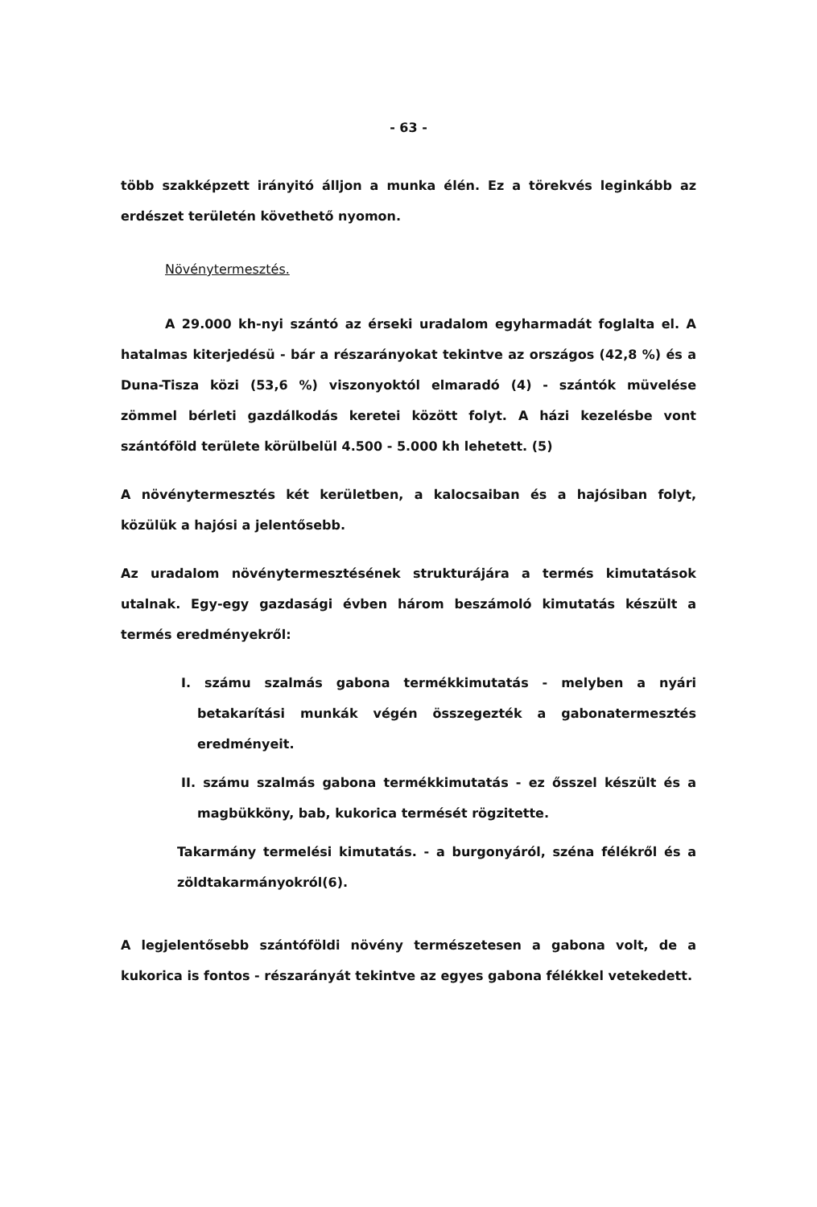- 63 -
több szakképzett irányitó álljon a munka élén. Ez a törekvés leginkább az erdészet területén követhető nyomon.
Növénytermesztés.
A 29.000 kh-nyi szántó az érseki uradalom egyharmadát foglalta el. A hatalmas kiterjedésü - bár a részarányokat tekintve az országos (42,8 %) és a Duna-Tisza közi (53,6 %) viszonyoktól elmaradó (4) - szántók müvelése zömmel bérleti gazdálkodás keretei között folyt. A házi kezelésbe vont szántóföld területe körülbelül 4.500 - 5.000 kh lehetett. (5)
A növénytermesztés két kerületben, a kalocsaiban és a hajósiban folyt, közülük a hajósi a jelentősebb.
Az uradalom növénytermesztésének strukturájára a termés kimutatások utalnak. Egy-egy gazdasági évben három beszámoló kimutatás készült a termés eredményekről:
I. számu szalmás gabona termékkimutatás - melyben a nyári betakarítási munkák végén összegezték a gabonatermesztés eredményeit.
II. számu szalmás gabona termékkimutatás - ez ősszel készült és a magbükköny, bab, kukorica termését rögzitette.
Takarmány termelési kimutatás. - a burgonyáról, széna félékről és a zöldtakarmányokról(6).
A legjelentősebb szántóföldi növény természetesen a gabona volt, de a kukorica is fontos - részarányát tekintve az egyes gabona félékkel vetekedett.